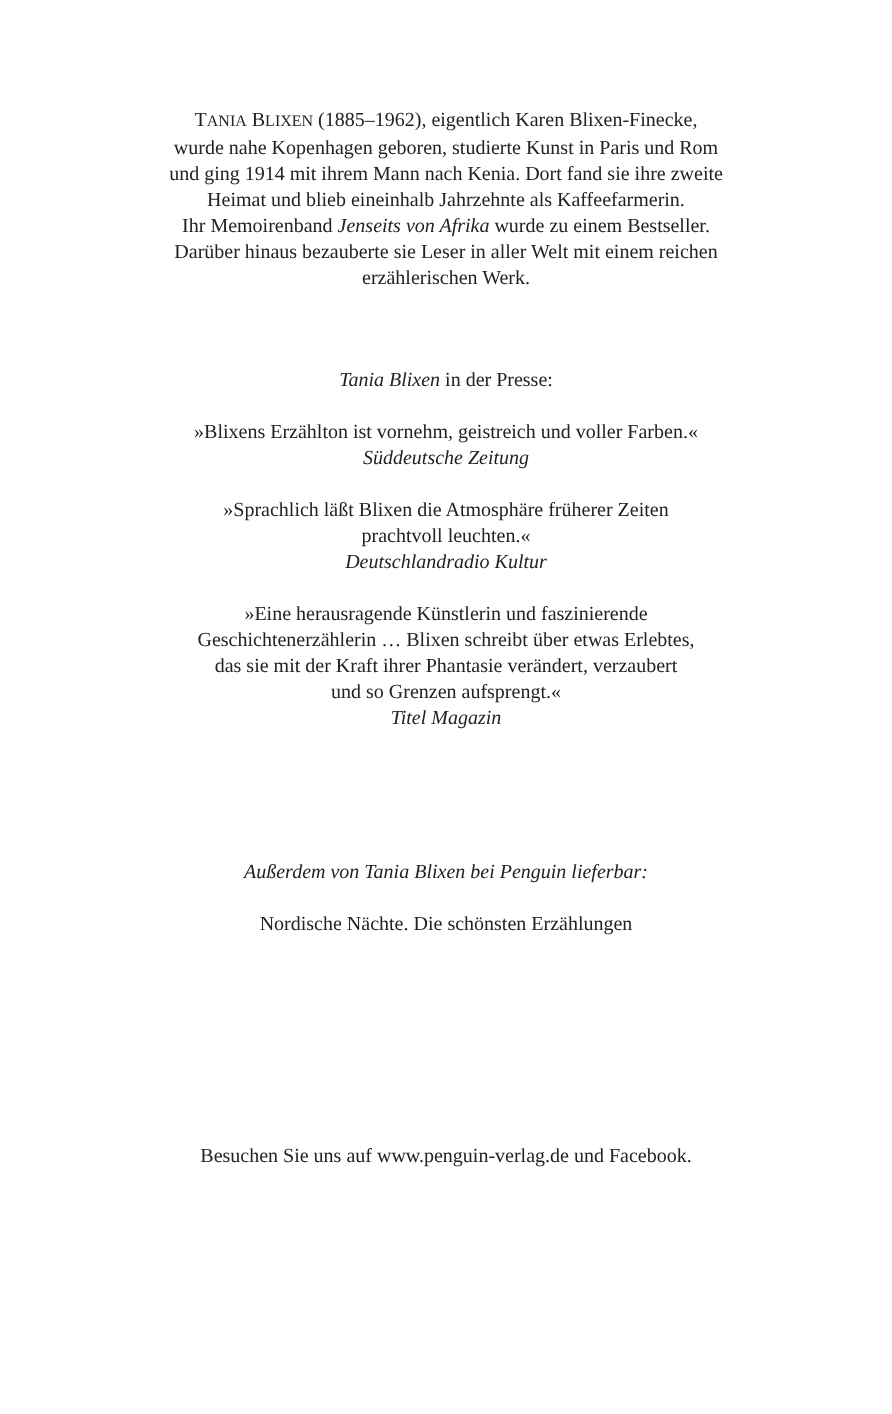TANIA BLIXEN (1885–1962), eigentlich Karen Blixen-Finecke,
wurde nahe Kopenhagen geboren, studierte Kunst in Paris und Rom
und ging 1914 mit ihrem Mann nach Kenia. Dort fand sie ihre zweite
Heimat und blieb eineinhalb Jahrzehnte als Kaffeefarmerin.
Ihr Memoirenband Jenseits von Afrika wurde zu einem Bestseller.
Darüber hinaus bezauberte sie Leser in aller Welt mit einem reichen
erzählerischen Werk.
Tania Blixen in der Presse:
»Blixens Erzählton ist vornehm, geistreich und voller Farben.«
Süddeutsche Zeitung
»Sprachlich läßt Blixen die Atmosphäre früherer Zeiten
prachtvoll leuchten.«
Deutschlandradio Kultur
»Eine herausragende Künstlerin und faszinierende
Geschichtenerzählerin … Blixen schreibt über etwas Erlebtes,
das sie mit der Kraft ihrer Phantasie verändert, verzaubert
und so Grenzen aufsprengt.«
Titel Magazin
Außerdem von Tania Blixen bei Penguin lieferbar:
Nordische Nächte. Die schönsten Erzählungen
Besuchen Sie uns auf www.penguin-verlag.de und Facebook.